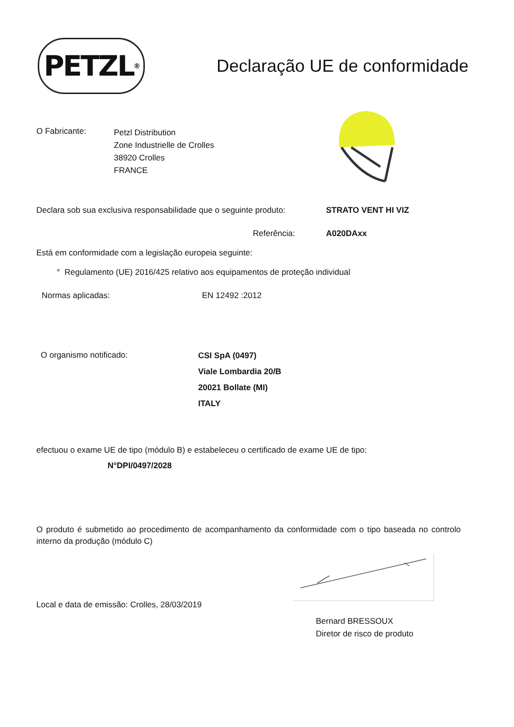PETZL<sup>®</sup>
Declaração UE de conformidade
O Fabricante:
Petzl Distribution
Zone Industrielle de Crolles
38920 Crolles
FRANCE
Declara sob sua exclusiva responsabilidade que o seguinte produto:
STRATO VENT HI VIZ
Referência: A020DAxx
Está em conformidade com a legislação europeia seguinte:
° Regulamento (UE) 2016/425 relativo aos equipamentos de proteção individual
Normas aplicadas: EN 12492 :2012
O organismo notificado:
CSI SpA (0497)
Viale Lombardia 20/B
20021 Bollate (MI)
ITALY
efectuou o exame UE de tipo (módulo B) e estabeleceu o certificado de exame UE de tipo:
N°DPI/0497/2028
O produto é submetido ao procedimento de acompanhamento da conformidade com o tipo baseada no controlo interno da produção (módulo C)
Local e data de emissão: Crolles, 28/03/2019
Bernard BRESSOUX
Diretor de risco de produto